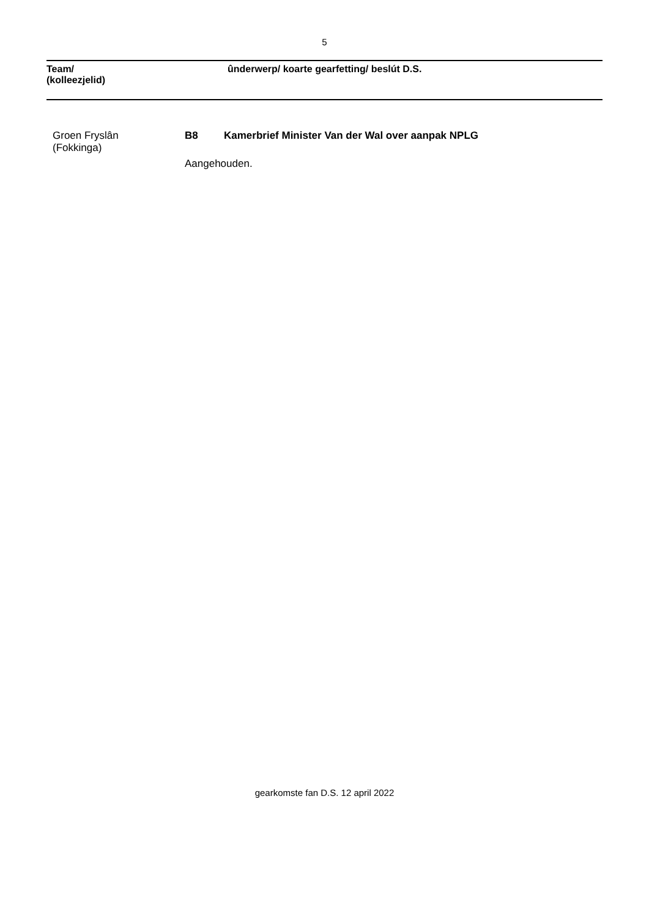5
Team/
(kolleezjelid)
ûnderwerp/ koarte gearfetting/ beslút D.S.
Groen Fryslân
(Fokkinga)
B8 Kamerbrief Minister Van der Wal over aanpak NPLG
Aangehouden.
gearkomste fan D.S. 12 april 2022